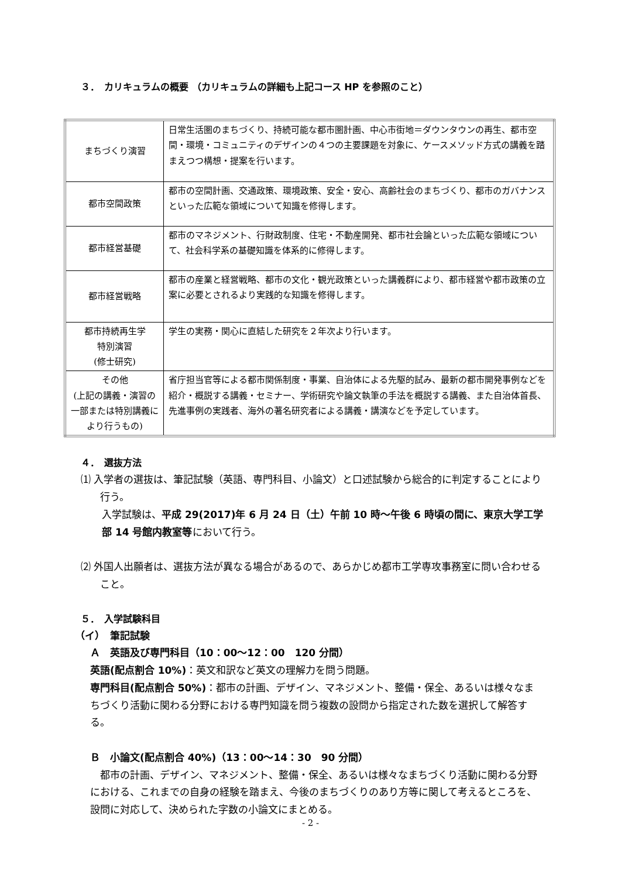３．　カリキュラムの概要 （カリキュラムの詳細も上記コース HP を参照のこと）
| まちづくり演習 | 日常生活圏のまちづくり、持続可能な都市圏計画、中心市街地＝ダウンタウンの再生、都市空間・環境・コミュニティのデザインの４つの主要課題を対象に、ケースメソッド方式の講義を踏まえつつ構想・提案を行います。 |
| 都市空間政策 | 都市の空間計画、交通政策、環境政策、安全・安心、高齢社会のまちづくり、都市のガバナンスといった広範な領域について知識を修得します。 |
| 都市経営基礎 | 都市のマネジメント、行財政制度、住宅・不動産開発、都市社会論といった広範な領域について、社会科学系の基礎知識を体系的に修得します。 |
| 都市経営戦略 | 都市の産業と経営戦略、都市の文化・観光政策といった講義群により、都市経営や都市政策の立案に必要とされるより実践的な知識を修得します。 |
| 都市持続再生学 特別演習 (修士研究) | 学生の実務・関心に直結した研究を２年次より行います。 |
| その他 (上記の講義・演習の一部または特別講義により行うもの) | 省庁担当官等による都市関係制度・事業、自治体による先駆的試み、最新の都市開発事例などを紹介・概説する講義・セミナー、学術研究や論文執筆の手法を概説する講義、また自治体首長、先進事例の実践者、海外の著名研究者による講義・講演などを予定しています。 |
４．　選抜方法
⑴ 入学者の選抜は、筆記試験（英語、専門科目、小論文）と口述試験から総合的に判定することにより行う。
入学試験は、平成 29(2017)年 6 月 24 日（土）午前 10 時～午後 6 時頃の間に、東京大学工学部 14 号館内教室等において行う。
⑵ 外国人出願者は、選抜方法が異なる場合があるので、あらかじめ都市工学専攻事務室に問い合わせること。
５．　入学試験科目
（イ）　筆記試験
Ａ　英語及び専門科目（10：00～12：00　120 分間）
英語(配点割合 10%)：英文和訳など英文の理解力を問う問題。
専門科目(配点割合 50%)：都市の計画、デザイン、マネジメント、整備・保全、あるいは様々なまちづくり活動に関わる分野における専門知識を問う複数の設問から指定された数を選択して解答する。
Ｂ　小論文(配点割合 40%)（13：00～14：30　90 分間）
　都市の計画、デザイン、マネジメント、整備・保全、あるいは様々なまちづくり活動に関わる分野における、これまでの自身の経験を踏まえ、今後のまちづくりのあり方等に関して考えるところを、設問に対応して、決められた字数の小論文にまとめる。
- 2 -